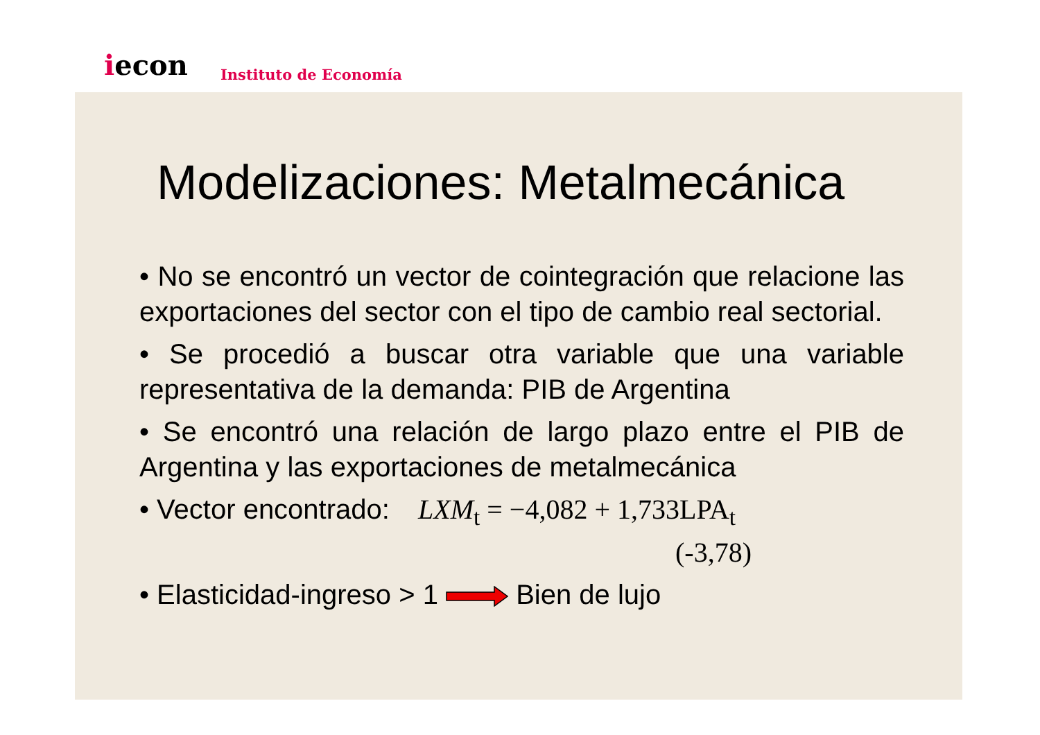iecon Instituto de Economía
Modelizaciones: Metalmecánica
• No se encontró un vector de cointegración que relacione las exportaciones del sector con el tipo de cambio real sectorial.
• Se procedió a buscar otra variable que una variable representativa de la demanda: PIB de Argentina
• Se encontró una relación de largo plazo entre el PIB de Argentina y las exportaciones de metalmecánica
• Vector encontrado: LXM<sub>t</sub> = −4,082 + 1,733LPA<sub>t</sub>
(-3,78)
• Elasticidad-ingreso > 1 Bien de lujo